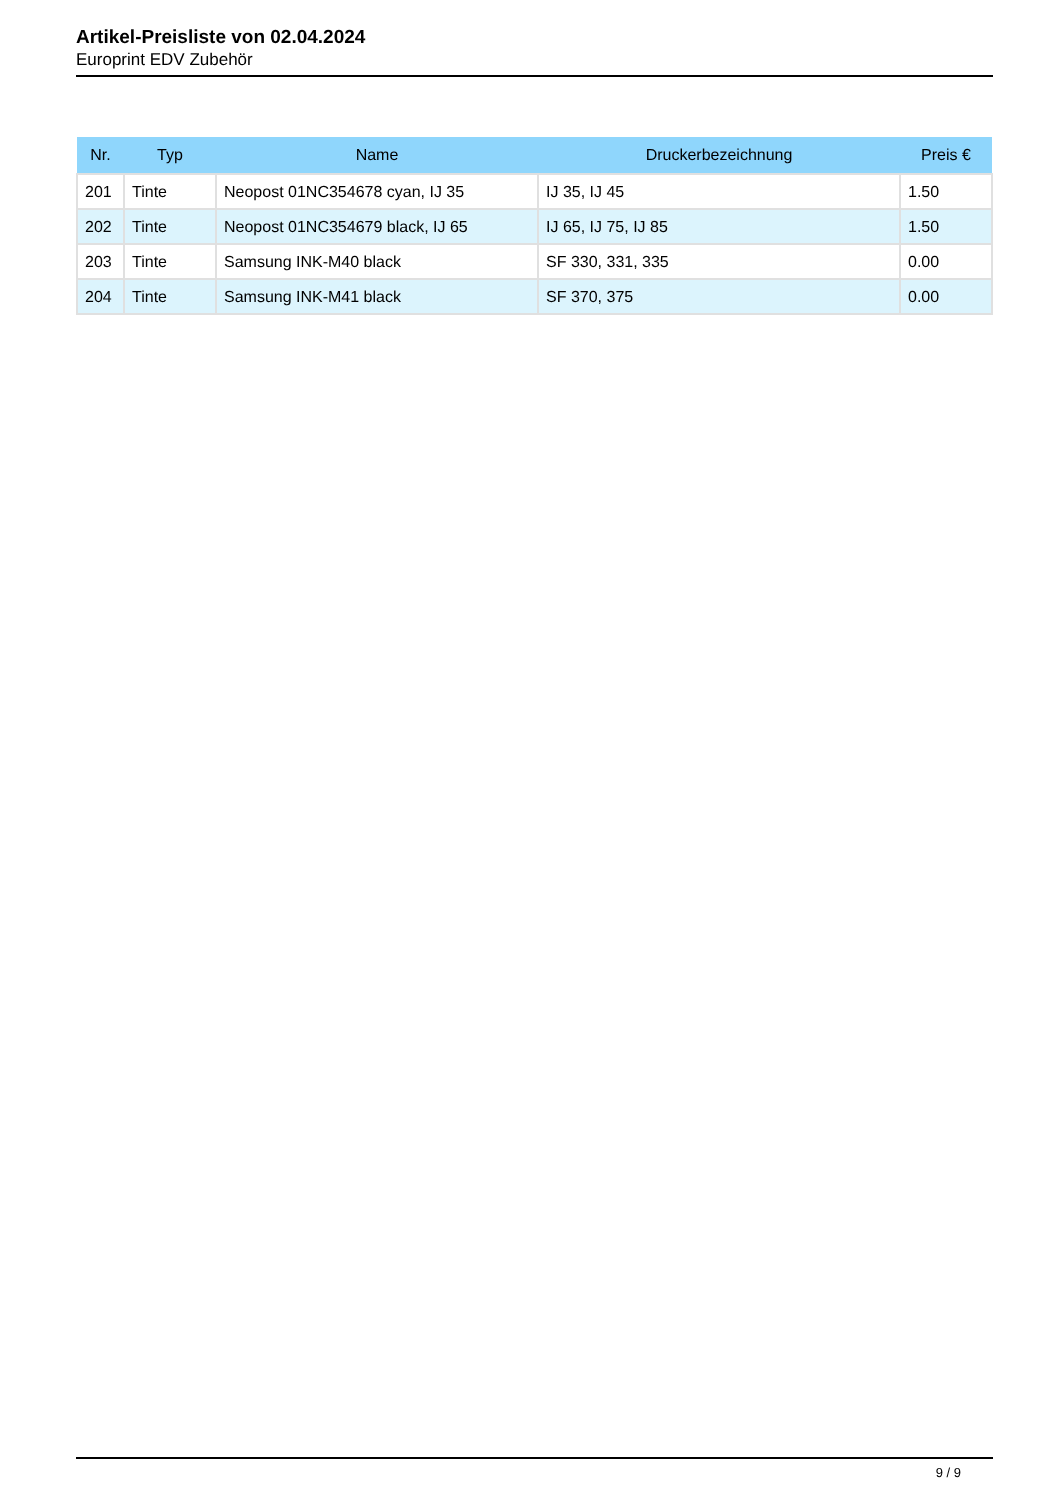Artikel-Preisliste von 02.04.2024
Europrint EDV Zubehör
| Nr. | Typ | Name | Druckerbezeichnung | Preis € |
| --- | --- | --- | --- | --- |
| 201 | Tinte | Neopost 01NC354678 cyan, IJ 35 | IJ 35, IJ 45 | 1.50 |
| 202 | Tinte | Neopost 01NC354679 black, IJ 65 | IJ 65, IJ 75, IJ 85 | 1.50 |
| 203 | Tinte | Samsung INK-M40 black | SF 330, 331, 335 | 0.00 |
| 204 | Tinte | Samsung INK-M41 black | SF 370, 375 | 0.00 |
9 / 9